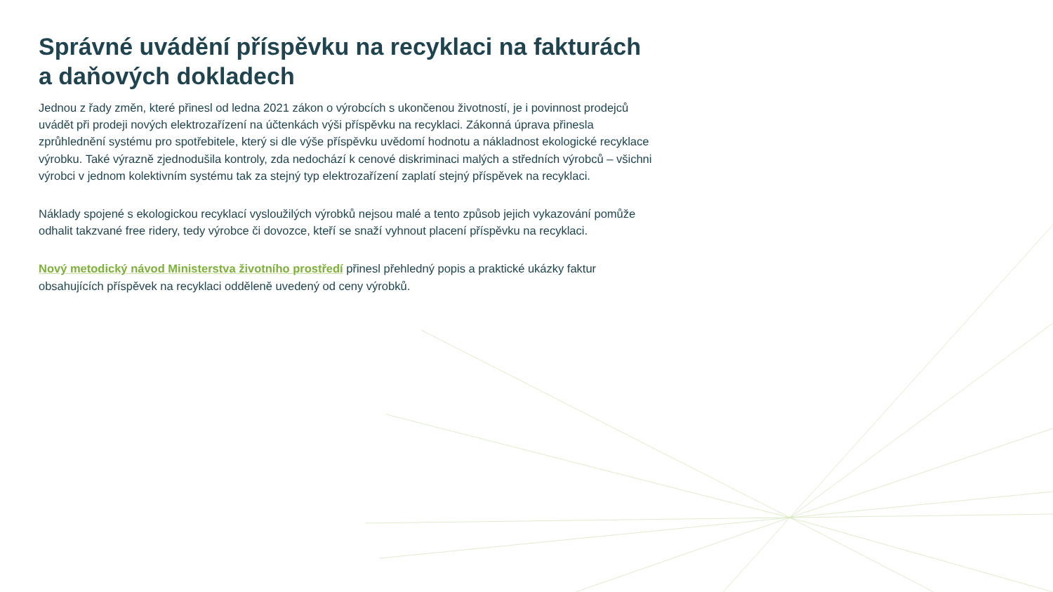Správné uvádění příspěvku na recyklaci na fakturách a daňových dokladech
Jednou z řady změn, které přinesl od ledna 2021 zákon o výrobcích s ukončenou životností, je i povinnost prodejců uvádět při prodeji nových elektrozařízení na účtenkách výši příspěvku na recyklaci. Zákonná úprava přinesla zprůhlednění systému pro spotřebitele, který si dle výše příspěvku uvědomí hodnotu a nákladnost ekologické recyklace výrobku. Také výrazně zjednodušila kontroly, zda nedochází k cenové diskriminaci malých a středních výrobců – všichni výrobci v jednom kolektivním systému tak za stejný typ elektrozařízení zaplatí stejný příspěvek na recyklaci.
Náklady spojené s ekologickou recyklací vysloužilých výrobků nejsou malé a tento způsob jejich vykazování pomůže odhalit takzvané free ridery, tedy výrobce či dovozce, kteří se snaží vyhnout placení příspěvku na recyklaci.
Nový metodický návod Ministerstva životního prostředí přinesl přehledný popis a praktické ukázky faktur obsahujících příspěvek na recyklaci odděleně uvedený od ceny výrobků.